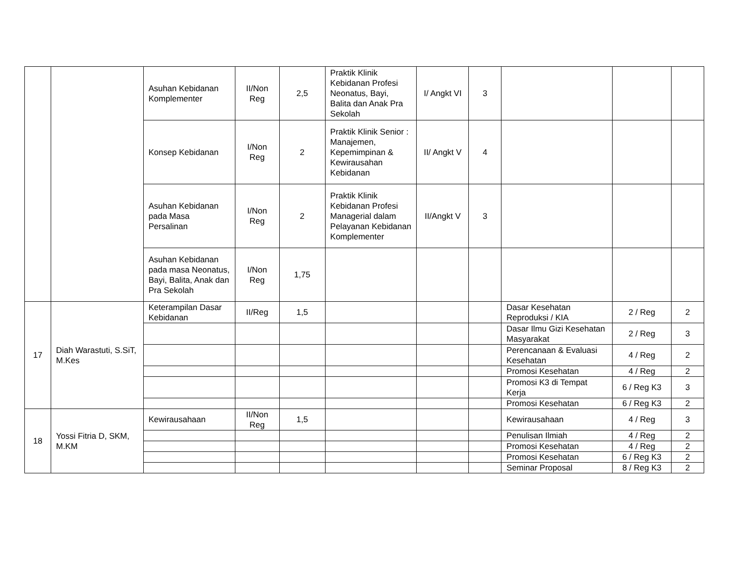| | | Asuhan Kebidanan Komplementer | II/Non Reg | 2,5 | Praktik Klinik Kebidanan Profesi Neonatus, Bayi, Balita dan Anak Pra Sekolah | I/ Angkt VI | 3 | | | |
| | | Konsep Kebidanan | I/Non Reg | 2 | Praktik Klinik Senior : Manajemen, Kepemimpinan & Kewirausahan Kebidanan | II/ Angkt V | 4 | | | |
| | | Asuhan Kebidanan pada Masa Persalinan | I/Non Reg | 2 | Praktik Klinik Kebidanan Profesi Managerial dalam Pelayanan Kebidanan Komplementer | II/Angkt V | 3 | | | |
| | | Asuhan Kebidanan pada masa Neonatus, Bayi, Balita, Anak dan Pra Sekolah | I/Non Reg | 1,75 | | | | | | |
| 17 | Diah Warastuti, S.SiT, M.Kes | Keterampilan Dasar Kebidanan | II/Reg | 1,5 | | | | Dasar Kesehatan Reproduksi / KIA | 2 / Reg | 2 |
| | | | | | | | | Dasar Ilmu Gizi Kesehatan Masyarakat | 2 / Reg | 3 |
| | | | | | | | | Perencanaan & Evaluasi Kesehatan | 4 / Reg | 2 |
| | | | | | | | | Promosi Kesehatan | 4 / Reg | 2 |
| | | | | | | | | Promosi K3 di Tempat Kerja | 6 / Reg K3 | 3 |
| | | | | | | | | Promosi Kesehatan | 6 / Reg K3 | 2 |
| 18 | Yossi Fitria D, SKM, M.KM | Kewirausahaan | II/Non Reg | 1,5 | | | | Kewirausahaan | 4 / Reg | 3 |
| | | | | | | | | Penulisan Ilmiah | 4 / Reg | 2 |
| | | | | | | | | Promosi Kesehatan | 4 / Reg | 2 |
| | | | | | | | | Promosi Kesehatan | 6 / Reg K3 | 2 |
| | | | | | | | | Seminar Proposal | 8 / Reg K3 | 2 |